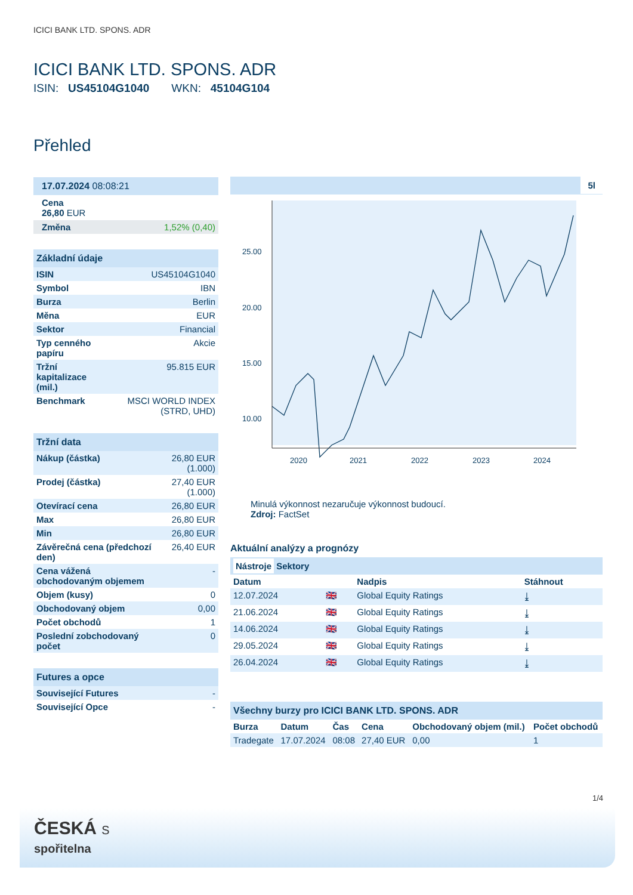ICICI BANK LTD. SPONS. ADR
ICICI BANK LTD. SPONS. ADR
ISIN: US45104G1040 WKN: 45104G104
Přehled
17.07.2024 08:08:21
Cena
26,80 EUR
| Změna | 1,52% (0,40) |
Základní údaje
| ISIN | US45104G1040 |
| Symbol | IBN |
| Burza | Berlin |
| Měna | EUR |
| Sektor | Financial |
| Typ cenného papíru | Akcie |
| Tržní kapitalizace (mil.) | 95.815 EUR |
| Benchmark | MSCI WORLD INDEX (STRD, UHD) |
Tržní data
| Nákup (částka) | 26,80 EUR (1.000) |
| Prodej (částka) | 27,40 EUR (1.000) |
| Otevírací cena | 26,80 EUR |
| Max | 26,80 EUR |
| Min | 26,80 EUR |
| Závěrečná cena (předchozí den) | 26,40 EUR |
| Cena vážená obchodovaným objemem | - |
| Objem (kusy) | 0 |
| Obchodovaný objem | 0,00 |
| Počet obchodů | 1 |
| Poslední zobchodovaný počet | 0 |
Futures a opce
| Související Futures | - |
| Související Opce | - |
5l
25.00
20.00
15.00
10.00
2020
2021
2022
2023
2024
Minulá výkonnost nezaručuje výkonnost budoucí.
Zdroj: FactSet
Aktuální analýzy a prognózy
Nástroje Sektory
| Datum | | Nadpis | Stáhnout |
| --- | --- | --- | --- |
| 12.07.2024 | 🇬🇧 | Global Equity Ratings | ⤓ |
| 21.06.2024 | 🇬🇧 | Global Equity Ratings | ⤓ |
| 14.06.2024 | 🇬🇧 | Global Equity Ratings | ⤓ |
| 29.05.2024 | 🇬🇧 | Global Equity Ratings | ⤓ |
| 26.04.2024 | 🇬🇧 | Global Equity Ratings | ⤓ |
Všechny burzy pro ICICI BANK LTD. SPONS. ADR
| Burza | Datum | Čas | Cena | Obchodovaný objem (mil.) | Počet obchodů |
| --- | --- | --- | --- | --- | --- |
| Tradegate | 17.07.2024 | 08:08 | 27,40 EUR | 0,00 | 1 |
1/4
ČESKÁ S
spořitelna